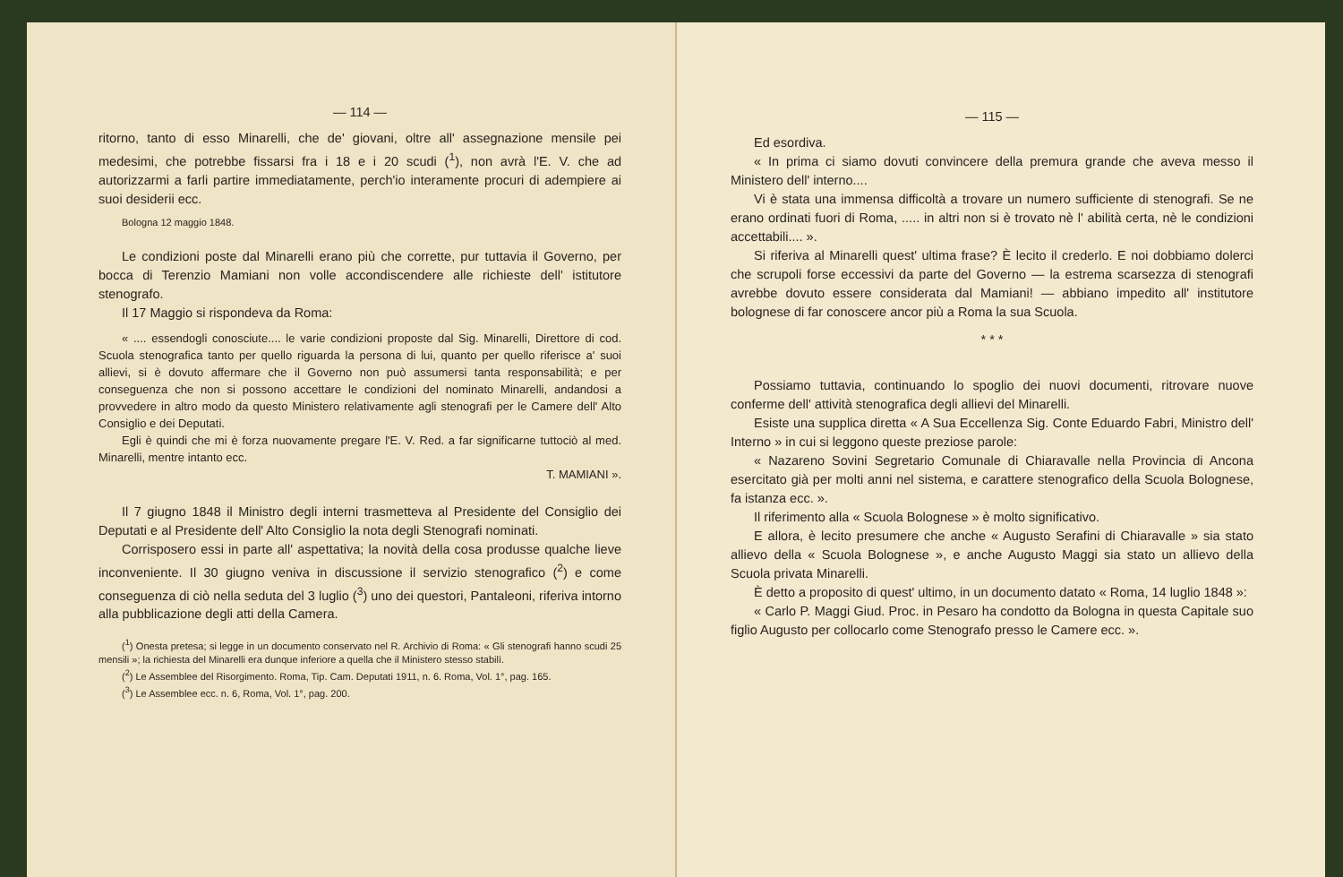— 114 —
ritorno, tanto di esso Minarelli, che de' giovani, oltre all' assegnazione mensile pei medesimi, che potrebbe fissarsi fra i 18 e i 20 scudi (<sup>1</sup>), non avrà l'E. V. che ad autorizzarmi a farli partire immediatamente, perch'io interamente procuri di adempiere ai suoi desiderii ecc.
Bologna 12 maggio 1848.
Le condizioni poste dal Minarelli erano più che corrette, pur tuttavia il Governo, per bocca di Terenzio Mamiani non volle accondiscendere alle richieste dell' istitutore stenografo.
Il 17 Maggio si rispondeva da Roma:
« .... essendogli conosciute.... le varie condizioni proposte dal Sig. Minarelli, Direttore di cod. Scuola stenografica tanto per quello riguarda la persona di lui, quanto per quello riferisce a' suoi allievi, si è dovuto affermare che il Governo non può assumersi tanta responsabilità; e per conseguenza che non si possono accettare le condizioni del nominato Minarelli, andandosi a provvedere in altro modo da questo Ministero relativamente agli stenografi per le Camere dell' Alto Consiglio e dei Deputati.
Egli è quindi che mi è forza nuovamente pregare l'E. V. Red. a far significarne tuttociò al med. Minarelli, mentre intanto ecc.
T. MAMIANI ».
Il 7 giugno 1848 il Ministro degli interni trasmetteva al Presidente del Consiglio dei Deputati e al Presidente dell' Alto Consiglio la nota degli Stenografi nominati.
Corrisposero essi in parte all' aspettativa; la novità della cosa produsse qualche lieve inconveniente. Il 30 giugno veniva in discussione il servizio stenografico (<sup>2</sup>) e come conseguenza di ciò nella seduta del 3 luglio (<sup>3</sup>) uno dei questori, Pantaleoni, riferiva intorno alla pubblicazione degli atti della Camera.
(<sup>1</sup>) Onesta pretesa; si legge in un documento conservato nel R. Archivio di Roma: « Gli stenografi hanno scudi 25 mensili »; la richiesta del Minarelli era dunque inferiore a quella che il Ministero stesso stabilì.
(<sup>2</sup>) Le Assemblee del Risorgimento. Roma, Tip. Cam. Deputati 1911, n. 6. Roma, Vol. 1°, pag. 165.
(<sup>3</sup>) Le Assemblee ecc. n. 6, Roma, Vol. 1°, pag. 200.
— 115 —
Ed esordiva.
« In prima ci siamo dovuti convincere della premura grande che aveva messo il Ministero dell' interno....
Vi è stata una immensa difficoltà a trovare un numero sufficiente di stenografi. Se ne erano ordinati fuori di Roma, ..... in altri non si è trovato nè l' abilità certa, nè le condizioni accettabili.... ».
Si riferiva al Minarelli quest' ultima frase? È lecito il crederlo. E noi dobbiamo dolerci che scrupoli forse eccessivi da parte del Governo — la estrema scarsezza di stenografi avrebbe dovuto essere considerata dal Mamiani! — abbiano impedito all' institutore bolognese di far conoscere ancor più a Roma la sua Scuola.
* * *
Possiamo tuttavia, continuando lo spoglio dei nuovi documenti, ritrovare nuove conferme dell' attività stenografica degli allievi del Minarelli.
Esiste una supplica diretta « A Sua Eccellenza Sig. Conte Eduardo Fabri, Ministro dell' Interno » in cui si leggono queste preziose parole:
« Nazareno Sovini Segretario Comunale di Chiaravalle nella Provincia di Ancona esercitato già per molti anni nel sistema, e carattere stenografico della Scuola Bolognese, fa istanza ecc. ».
Il riferimento alla « Scuola Bolognese » è molto significativo.
E allora, è lecito presumere che anche « Augusto Serafini di Chiaravalle » sia stato allievo della « Scuola Bolognese », e anche Augusto Maggi sia stato un allievo della Scuola privata Minarelli.
È detto a proposito di quest' ultimo, in un documento datato « Roma, 14 luglio 1848 »:
« Carlo P. Maggi Giud. Proc. in Pesaro ha condotto da Bologna in questa Capitale suo figlio Augusto per collocarlo come Stenografo presso le Camere ecc. ».